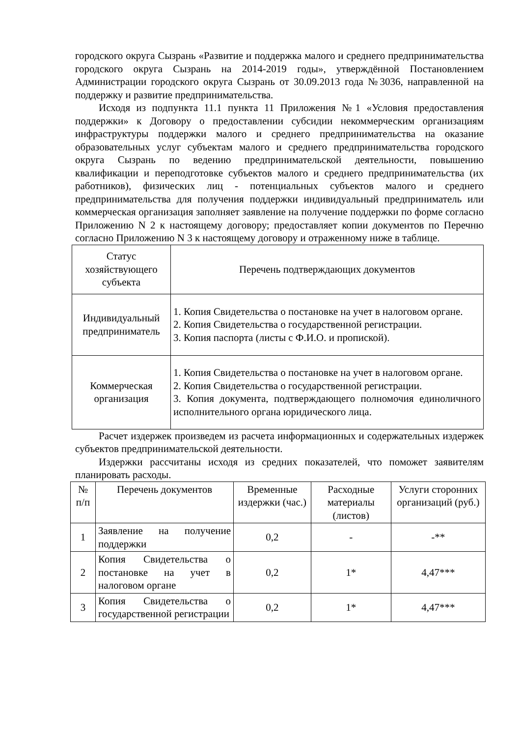городского округа Сызрань «Развитие и поддержка малого и среднего предпринимательства городского округа Сызрань на 2014-2019 годы», утверждённой Постановлением Администрации городского округа Сызрань от 30.09.2013 года №3036, направленной на поддержку и развитие предпринимательства.
Исходя из подпункта 11.1 пункта 11 Приложения №1 «Условия предоставления поддержки» к Договору о предоставлении субсидии некоммерческим организациям инфраструктуры поддержки малого и среднего предпринимательства на оказание образовательных услуг субъектам малого и среднего предпринимательства городского округа Сызрань по ведению предпринимательской деятельности, повышению квалификации и переподготовке субъектов малого и среднего предпринимательства (их работников), физических лиц - потенциальных субъектов малого и среднего предпринимательства для получения поддержки индивидуальный предприниматель или коммерческая организация заполняет заявление на получение поддержки по форме согласно Приложению N 2 к настоящему договору; предоставляет копии документов по Перечню согласно Приложению N 3 к настоящему договору и отраженному ниже в таблице.
| Статус хозяйствующего субъекта | Перечень подтверждающих документов |
| --- | --- |
| Индивидуальный предприниматель | 1. Копия Свидетельства о постановке на учет в налоговом органе. 2. Копия Свидетельства о государственной регистрации. 3. Копия паспорта (листы с Ф.И.О. и пропиской). |
| Коммерческая организация | 1. Копия Свидетельства о постановке на учет в налоговом органе. 2. Копия Свидетельства о государственной регистрации. 3. Копия документа, подтверждающего полномочия единоличного исполнительного органа юридического лица. |
Расчет издержек произведем из расчета информационных и содержательных издержек субъектов предпринимательской деятельности.
Издержки рассчитаны исходя из средних показателей, что поможет заявителям планировать расходы.
| № п/п | Перечень документов | Временные издержки (час.) | Расходные материалы (листов) | Услуги сторонних организаций (руб.) |
| --- | --- | --- | --- | --- |
| 1 | Заявление на получение поддержки | 0,2 | - | -** |
| 2 | Копия Свидетельства о постановке на учет в налоговом органе | 0,2 | 1* | 4,47*** |
| 3 | Копия Свидетельства о государственной регистрации | 0,2 | 1* | 4,47*** |